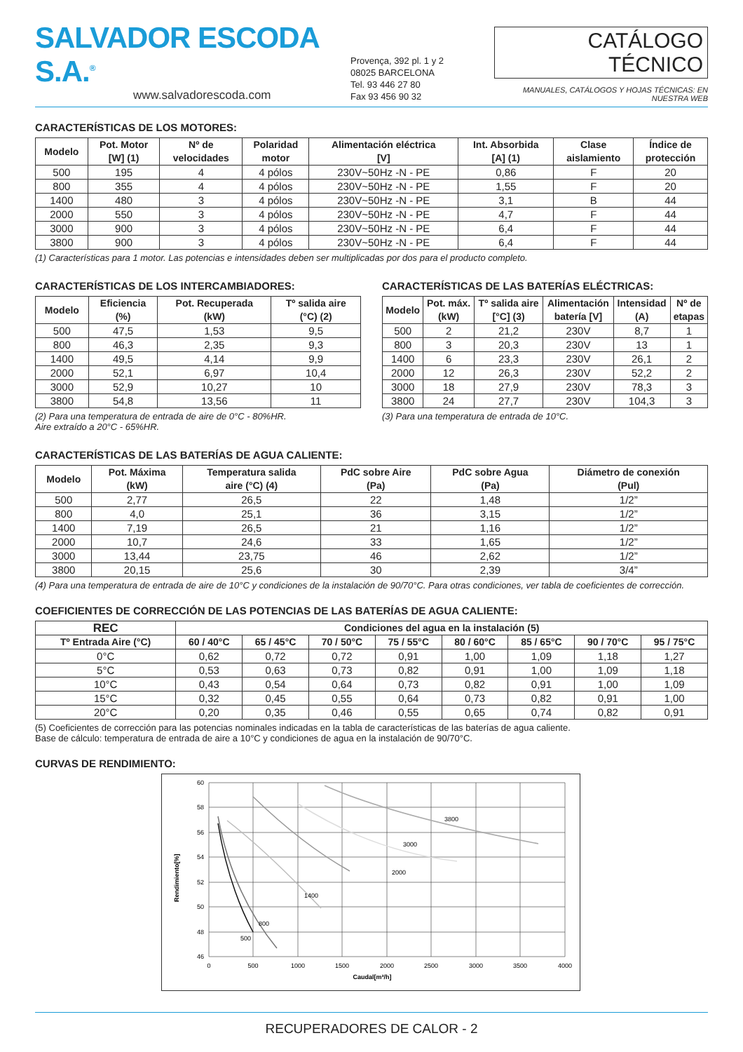SALVADOR ESCODA S.A.<sup>®</sup>
www.salvadorescoda.com
Provença, 392 pl. 1 y 2
08025 BARCELONA
Tel. 93 446 27 80
Fax 93 456 90 32
CATÁLOGO TÉCNICO
MANUALES, CATÁLOGOS Y HOJAS TÉCNICAS: EN NUESTRA WEB
CARACTERÍSTICAS DE LOS MOTORES:
| Modelo | Pot. Motor [W] (1) | Nº de velocidades | Polaridad motor | Alimentación eléctrica [V] | Int. Absorbida [A] (1) | Clase aislamiento | Índice de protección |
| --- | --- | --- | --- | --- | --- | --- | --- |
| 500 | 195 | 4 | 4 pólos | 230V~50Hz -N - PE | 0,86 | F | 20 |
| 800 | 355 | 4 | 4 pólos | 230V~50Hz -N - PE | 1,55 | F | 20 |
| 1400 | 480 | 3 | 4 pólos | 230V~50Hz -N - PE | 3,1 | B | 44 |
| 2000 | 550 | 3 | 4 pólos | 230V~50Hz -N - PE | 4,7 | F | 44 |
| 3000 | 900 | 3 | 4 pólos | 230V~50Hz -N - PE | 6,4 | F | 44 |
| 3800 | 900 | 3 | 4 pólos | 230V~50Hz -N - PE | 6,4 | F | 44 |
(1) Características para 1 motor. Las potencias e intensidades deben ser multiplicadas por dos para el producto completo.
CARACTERÍSTICAS DE LOS INTERCAMBIADORES:
| Modelo | Eficiencia (%) | Pot. Recuperada (kW) | Tº salida aire (°C) (2) |
| --- | --- | --- | --- |
| 500 | 47,5 | 1,53 | 9,5 |
| 800 | 46,3 | 2,35 | 9,3 |
| 1400 | 49,5 | 4,14 | 9,9 |
| 2000 | 52,1 | 6,97 | 10,4 |
| 3000 | 52,9 | 10,27 | 10 |
| 3800 | 54,8 | 13,56 | 11 |
(2) Para una temperatura de entrada de aire de 0°C - 80%HR.
Aire extraído a 20°C - 65%HR.
CARACTERÍSTICAS DE LAS BATERÍAS ELÉCTRICAS:
| Modelo | Pot. máx. (kW) | Tº salida aire [°C] (3) | Alimentación batería [V] | Intensidad (A) | Nº de etapas |
| --- | --- | --- | --- | --- | --- |
| 500 | 2 | 21,2 | 230V | 8,7 | 1 |
| 800 | 3 | 20,3 | 230V | 13 | 1 |
| 1400 | 6 | 23,3 | 230V | 26,1 | 2 |
| 2000 | 12 | 26,3 | 230V | 52,2 | 2 |
| 3000 | 18 | 27,9 | 230V | 78,3 | 3 |
| 3800 | 24 | 27,7 | 230V | 104,3 | 3 |
(3) Para una temperatura de entrada de 10°C.
CARACTERÍSTICAS DE LAS BATERÍAS DE AGUA CALIENTE:
| Modelo | Pot. Máxima (kW) | Temperatura salida aire (°C) (4) | PdC sobre Aire (Pa) | PdC sobre Agua (Pa) | Diámetro de conexión (Pul) |
| --- | --- | --- | --- | --- | --- |
| 500 | 2,77 | 26,5 | 22 | 1,48 | 1/2” |
| 800 | 4,0 | 25,1 | 36 | 3,15 | 1/2” |
| 1400 | 7,19 | 26,5 | 21 | 1,16 | 1/2” |
| 2000 | 10,7 | 24,6 | 33 | 1,65 | 1/2” |
| 3000 | 13,44 | 23,75 | 46 | 2,62 | 1/2” |
| 3800 | 20,15 | 25,6 | 30 | 2,39 | 3/4” |
(4) Para una temperatura de entrada de aire de 10°C y condiciones de la instalación de 90/70°C. Para otras condiciones, ver tabla de coeficientes de corrección.
COEFICIENTES DE CORRECCIÓN DE LAS POTENCIAS DE LAS BATERÍAS DE AGUA CALIENTE:
| REC | Condiciones del agua en la instalación (5) | | | | | | | |
| --- | --- | --- | --- | --- | --- | --- | --- | --- |
| Tº Entrada Aire (°C) | 60 / 40°C | 65 / 45°C | 70 / 50°C | 75 / 55°C | 80 / 60°C | 85 / 65°C | 90 / 70°C | 95 / 75°C |
| 0°C | 0,62 | 0,72 | 0,72 | 0,91 | 1,00 | 1,09 | 1,18 | 1,27 |
| 5°C | 0,53 | 0,63 | 0,73 | 0,82 | 0,91 | 1,00 | 1,09 | 1,18 |
| 10°C | 0,43 | 0,54 | 0,64 | 0,73 | 0,82 | 0,91 | 1,00 | 1,09 |
| 15°C | 0,32 | 0,45 | 0,55 | 0,64 | 0,73 | 0,82 | 0,91 | 1,00 |
| 20°C | 0,20 | 0,35 | 0,46 | 0,55 | 0,65 | 0,74 | 0,82 | 0,91 |
(5) Coeficientes de corrección para las potencias nominales indicadas en la tabla de características de las baterías de agua caliente.
Base de cálculo: temperatura de entrada de aire a 10°C y condiciones de agua en la instalación de 90/70°C.
CURVAS DE RENDIMIENTO:
60
58
56
54
52
50
48
46
0
500
1000
1500
2000
2500
3000
3500
4000
500
800
1400
2000
3000
3800
Caudal[m³/h]
Rendimiento[%]
RECUPERADORES DE CALOR - 2